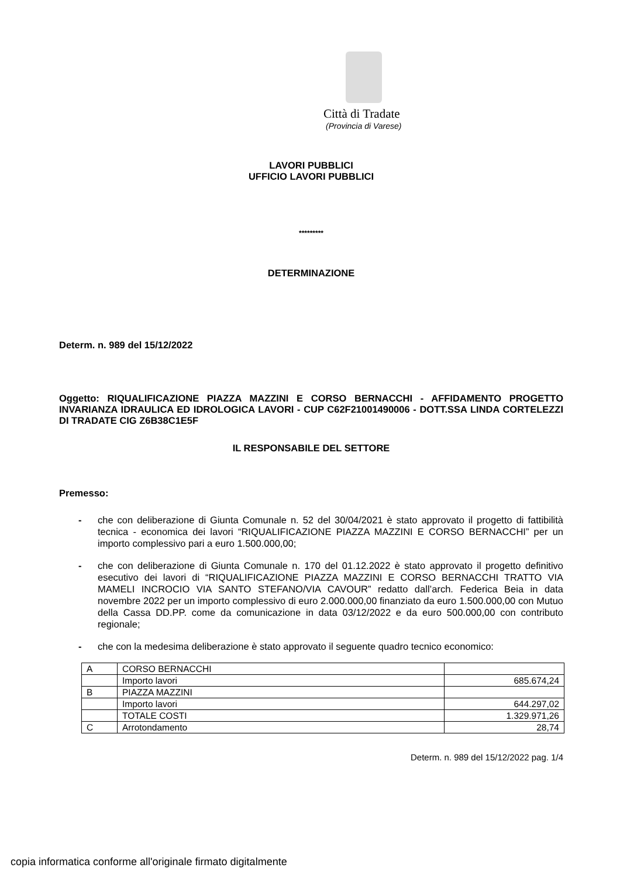Città di Tradate
(Provincia di Varese)
LAVORI PUBBLICI
UFFICIO LAVORI PUBBLICI
*********
DETERMINAZIONE
Determ. n. 989 del 15/12/2022
Oggetto: RIQUALIFICAZIONE PIAZZA MAZZINI E CORSO BERNACCHI - AFFIDAMENTO PROGETTO INVARIANZA IDRAULICA ED IDROLOGICA LAVORI - CUP C62F21001490006 - DOTT.SSA LINDA CORTELEZZI DI TRADATE CIG Z6B38C1E5F
IL RESPONSABILE DEL SETTORE
Premesso:
- che con deliberazione di Giunta Comunale n. 52 del 30/04/2021 è stato approvato il progetto di fattibilità tecnica - economica dei lavori “RIQUALIFICAZIONE PIAZZA MAZZINI E CORSO BERNACCHI” per un importo complessivo pari a euro 1.500.000,00;
- che con deliberazione di Giunta Comunale n. 170 del 01.12.2022 è stato approvato il progetto definitivo esecutivo dei lavori di “RIQUALIFICAZIONE PIAZZA MAZZINI E CORSO BERNACCHI TRATTO VIA MAMELI INCROCIO VIA SANTO STEFANO/VIA CAVOUR” redatto dall’arch. Federica Beia in data novembre 2022 per un importo complessivo di euro 2.000.000,00 finanziato da euro 1.500.000,00 con Mutuo della Cassa DD.PP. come da comunicazione in data 03/12/2022 e da euro 500.000,00 con contributo regionale;
- che con la medesima deliberazione è stato approvato il seguente quadro tecnico economico:
| A | CORSO BERNACCHI | |
| | Importo lavori | 685.674,24 |
| B | PIAZZA MAZZINI | |
| | Importo lavori | 644.297,02 |
| | TOTALE COSTI | 1.329.971,26 |
| C | Arrotondamento | 28,74 |
Determ. n. 989 del 15/12/2022 pag. 1/4
copia informatica conforme all'originale firmato digitalmente